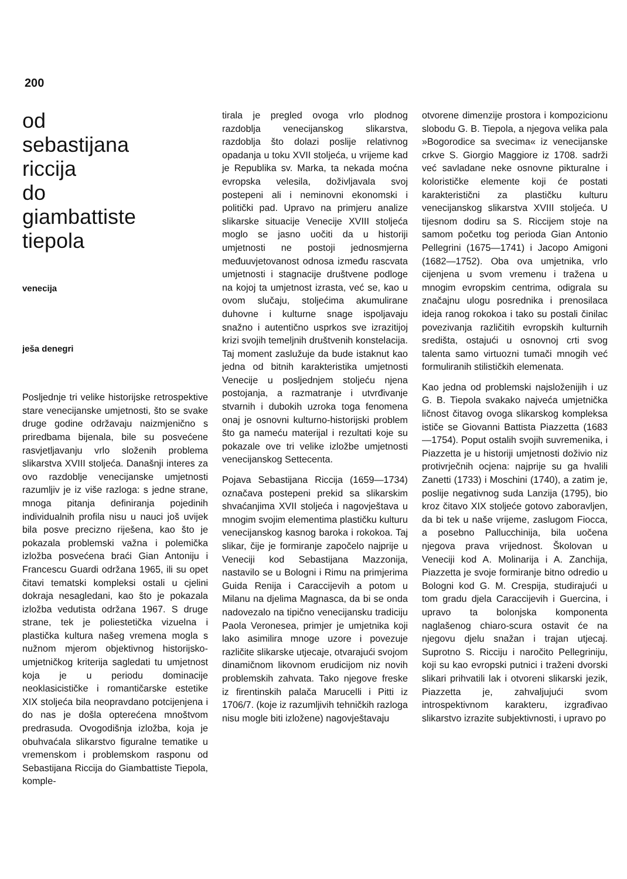200
od
sebastijana
riccija
do
giambattiste
tiepola
venecija
ješa denegri
Posljednje tri velike historijske retrospektive stare venecijanske umjetnosti, što se svake druge godine održavaju naizmjenično s priredbama bijenala, bile su posvećene rasvjetljavanju vrlo složenih problema slikarstva XVIII stoljeća. Današnji interes za ovo razdoblje venecijanske umjetnosti razumljiv je iz više razloga: s jedne strane, mnoga pitanja definiranja pojedinih individualnih profila nisu u nauci još uvijek bila posve precizno riješena, kao što je pokazala problemski važna i polemička izložba posvećena braći Gian Antoniju i Francescu Guardi održana 1965, ili su opet čitavi tematski kompleksi ostali u cjelini dokraja nesagledani, kao što je pokazala izložba vedutista održana 1967. S druge strane, tek je poliestetička vizuelna i plastička kultura našeg vremena mogla s nužnom mjerom objektivnog historijsko-umjetničkog kriterija sagledati tu umjetnost koja je u periodu dominacije neoklasicističke i romantičarske estetike XIX stoljeća bila neopravdano potcijenjena i do nas je došla opterećena mnoštvom predrasuda. Ovogodišnja izložba, koja je obuhvaćala slikarstvo figuralne tematike u vremenskom i problemskom rasponu od Sebastijana Riccija do Giambattiste Tiepola, komple-
tirala je pregled ovoga vrlo plodnog razdoblja venecijanskog slikarstva, razdoblja što dolazi poslije relativnog opadanja u toku XVII stoljeća, u vrijeme kad je Republika sv. Marka, ta nekada moćna evropska velesila, doživljavala svoj postepeni ali i neminovni ekonomski i politički pad. Upravo na primjeru analize slikarske situacije Venecije XVIII stoljeća moglo se jasno uočiti da u historiji umjetnosti ne postoji jednosmjerna međuuvjetovanost odnosa između rascvata umjetnosti i stagnacije društvene podloge na kojoj ta umjetnost izrasta, već se, kao u ovom slučaju, stoljećima akumulirane duhovne i kulturne snage ispoljavaju snažno i autentično usprkos sve izrazitijoj krizi svojih temeljnih društvenih konstelacija. Taj moment zaslužuje da bude istaknut kao jedna od bitnih karakteristika umjetnosti Venecije u posljednjem stoljeću njena postojanja, a razmatranje i utvrđivanje stvarnih i dubokih uzroka toga fenomena onaj je osnovni kulturno-historijski problem što ga nameću materijal i rezultati koje su pokazale ove tri velike izložbe umjetnosti venecijanskog Settecenta.
Pojava Sebastijana Riccija (1659—1734) označava postepeni prekid sa slikarskim shvaćanjima XVII stoljeća i nagovještava u mnogim svojim elementima plastičku kulturu venecijanskog kasnog baroka i rokokoa. Taj slikar, čije je formiranje započelo najprije u Veneciji kod Sebastijana Mazzonija, nastavilo se u Bologni i Rimu na primjerima Guida Renija i Caraccijevih a potom u Milanu na djelima Magnasca, da bi se onda nadovezalo na tipično venecijansku tradiciju Paola Veronesea, primjer je umjetnika koji lako asimilira mnoge uzore i povezuje različite slikarske utjecaje, otvarajući svojom dinamičnom likovnom erudicijom niz novih problemskih zahvata. Tako njegove freske iz firentinskih palača Marucelli i Pitti iz 1706/7. (koje iz razumljivih tehničkih razloga nisu mogle biti izložene) nagovještavaju
otvorene dimenzije prostora i kompozicionu slobodu G. B. Tiepola, a njegova velika pala »Bogorodice sa svecima« iz venecijanske crkve S. Giorgio Maggiore iz 1708. sadrži već savladane neke osnovne pikturalne i kolorističke elemente koji će postati karakteristični za plastičku kulturu venecijanskog slikarstva XVIII stoljeća. U tijesnom dodiru sa S. Riccijem stoje na samom početku tog perioda Gian Antonio Pellegrini (1675—1741) i Jacopo Amigoni (1682—1752). Oba ova umjetnika, vrlo cijenjena u svom vremenu i tražena u mnogim evropskim centrima, odigrala su značajnu ulogu posrednika i prenosilaca ideja ranog rokokoa i tako su postali činilac povezivanja različitih evropskih kulturnih središta, ostajući u osnovnoj crti svog talenta samo virtuozni tumači mnogih već formuliranih stilističkih elemenata.
Kao jedna od problemski najsloženijih i uz G. B. Tiepola svakako najveća umjetnička ličnost čitavog ovoga slikarskog kompleksa ističe se Giovanni Battista Piazzetta (1683—1754). Poput ostalih svojih suvremenika, i Piazzetta je u historiji umjetnosti doživio niz protivrječnih ocjena: najprije su ga hvalili Zanetti (1733) i Moschini (1740), a zatim je, poslije negativnog suda Lanzija (1795), bio kroz čitavo XIX stoljeće gotovo zaboravljen, da bi tek u naše vrijeme, zaslugom Fiocca, a posebno Pallucchinija, bila uočena njegova prava vrijednost. Školovan u Veneciji kod A. Molinarija i A. Zanchija, Piazzetta je svoje formiranje bitno odredio u Bologni kod G. M. Crespija, studirajući u tom gradu djela Caraccijevih i Guercina, i upravo ta bolonjska komponenta naglašenog chiaro-scura ostavit će na njegovu djelu snažan i trajan utjecaj. Suprotno S. Ricciju i naročito Pellegriniju, koji su kao evropski putnici i traženi dvorski slikari prihvatili lak i otvoreni slikarski jezik, Piazzetta je, zahvaljujući svom introspektivnom karakteru, izgrađivao slikarstvo izrazite subjektivnosti, i upravo po